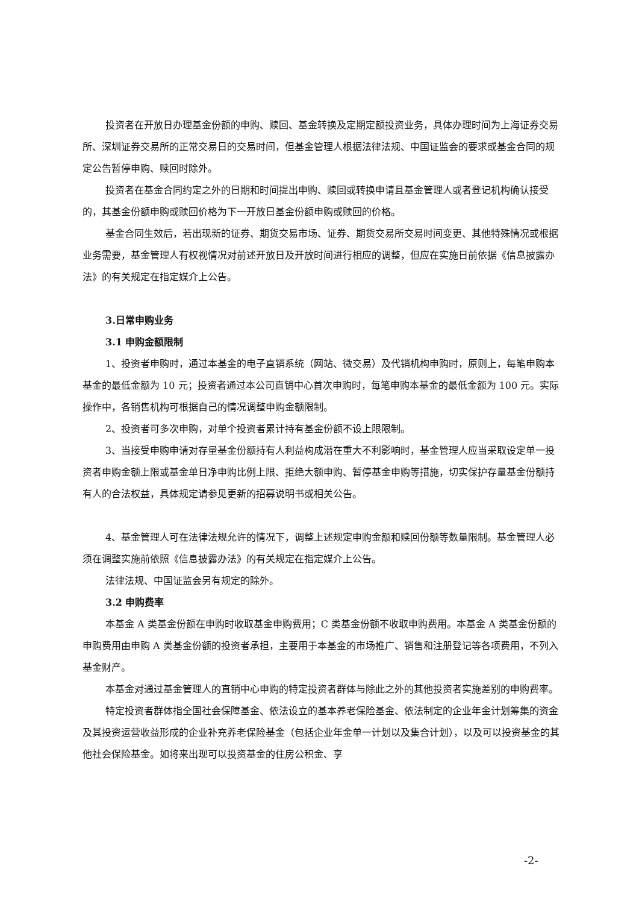投资者在开放日办理基金份额的申购、赎回、基金转换及定期定额投资业务，具体办理时间为上海证券交易所、深圳证券交易所的正常交易日的交易时间，但基金管理人根据法律法规、中国证监会的要求或基金合同的规定公告暂停申购、赎回时除外。
投资者在基金合同约定之外的日期和时间提出申购、赎回或转换申请且基金管理人或者登记机构确认接受的，其基金份额申购或赎回价格为下一开放日基金份额申购或赎回的价格。
基金合同生效后，若出现新的证券、期货交易市场、证券、期货交易所交易时间变更、其他特殊情况或根据业务需要，基金管理人有权视情况对前述开放日及开放时间进行相应的调整，但应在实施日前依据《信息披露办法》的有关规定在指定媒介上公告。
3.日常申购业务
3.1 申购金额限制
1、投资者申购时，通过本基金的电子直销系统（网站、微交易）及代销机构申购时，原则上，每笔申购本基金的最低金额为 10 元；投资者通过本公司直销中心首次申购时，每笔申购本基金的最低金额为 100 元。实际操作中，各销售机构可根据自己的情况调整申购金额限制。
2、投资者可多次申购，对单个投资者累计持有基金份额不设上限限制。
3、当接受申购申请对存量基金份额持有人利益构成潜在重大不利影响时，基金管理人应当采取设定单一投资者申购金额上限或基金单日净申购比例上限、拒绝大额申购、暂停基金申购等措施，切实保护存量基金份额持有人的合法权益，具体规定请参见更新的招募说明书或相关公告。
4、基金管理人可在法律法规允许的情况下，调整上述规定申购金额和赎回份额等数量限制。基金管理人必须在调整实施前依照《信息披露办法》的有关规定在指定媒介上公告。
法律法规、中国证监会另有规定的除外。
3.2 申购费率
本基金 A 类基金份额在申购时收取基金申购费用；C 类基金份额不收取申购费用。本基金 A 类基金份额的申购费用由申购 A 类基金份额的投资者承担，主要用于本基金的市场推广、销售和注册登记等各项费用，不列入基金财产。
本基金对通过基金管理人的直销中心申购的特定投资者群体与除此之外的其他投资者实施差别的申购费率。
特定投资者群体指全国社会保障基金、依法设立的基本养老保险基金、依法制定的企业年金计划筹集的资金及其投资运营收益形成的企业补充养老保险基金（包括企业年金单一计划以及集合计划），以及可以投资基金的其他社会保险基金。如将来出现可以投资基金的住房公积金、享
-2-